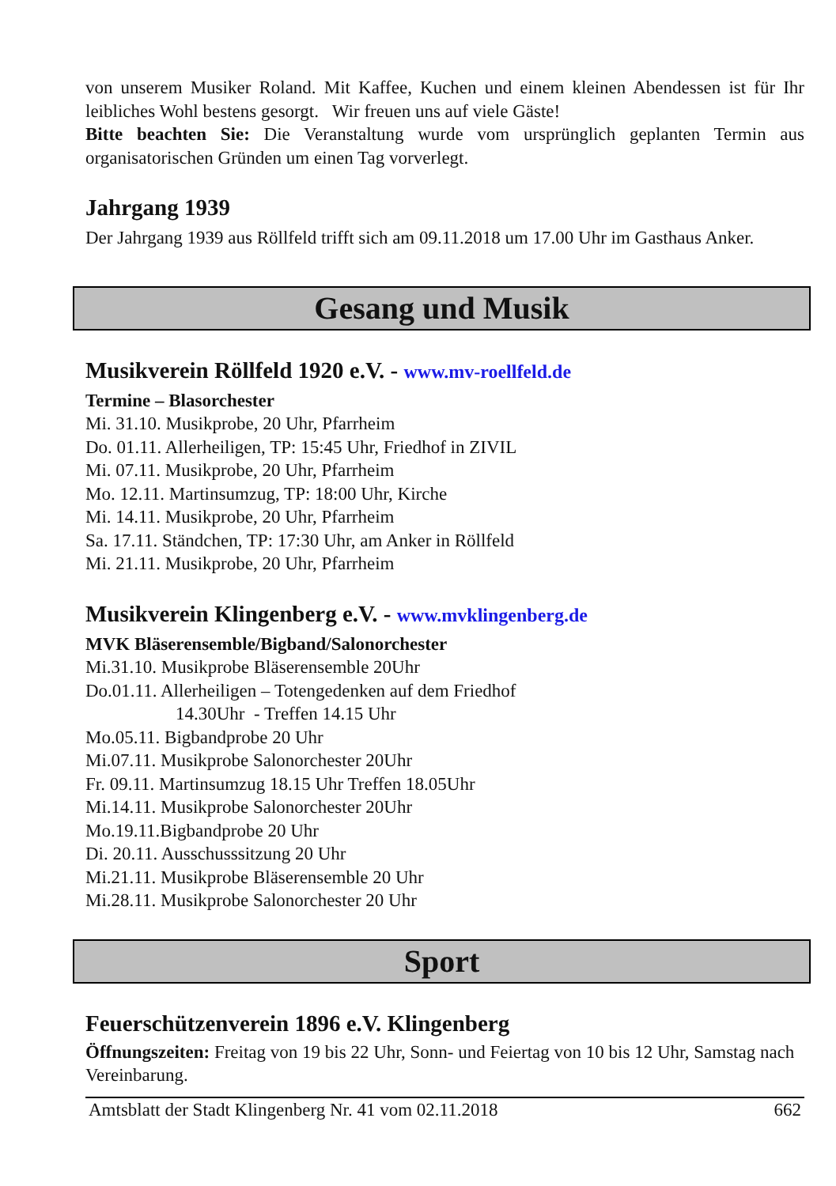von unserem Musiker Roland. Mit Kaffee, Kuchen und einem kleinen Abendessen ist für Ihr leibliches Wohl bestens gesorgt. Wir freuen uns auf viele Gäste!
Bitte beachten Sie: Die Veranstaltung wurde vom ursprünglich geplanten Termin aus organisatorischen Gründen um einen Tag vorverlegt.
Jahrgang 1939
Der Jahrgang 1939 aus Röllfeld trifft sich am 09.11.2018 um 17.00 Uhr im Gasthaus Anker.
Gesang und Musik
Musikverein Röllfeld 1920 e.V. - www.mv-roellfeld.de
Termine – Blasorchester
Mi. 31.10. Musikprobe, 20 Uhr, Pfarrheim
Do. 01.11. Allerheiligen, TP: 15:45 Uhr, Friedhof in ZIVIL
Mi. 07.11. Musikprobe, 20 Uhr, Pfarrheim
Mo. 12.11. Martinsumzug, TP: 18:00 Uhr, Kirche
Mi. 14.11. Musikprobe, 20 Uhr, Pfarrheim
Sa. 17.11. Ständchen, TP: 17:30 Uhr, am Anker in Röllfeld
Mi. 21.11. Musikprobe, 20 Uhr, Pfarrheim
Musikverein Klingenberg e.V. - www.mvklingenberg.de
MVK Bläserensemble/Bigband/Salonorchester
Mi.31.10. Musikprobe Bläserensemble 20Uhr
Do.01.11. Allerheiligen – Totengedenken auf dem Friedhof
14.30Uhr - Treffen 14.15 Uhr
Mo.05.11. Bigbandprobe 20 Uhr
Mi.07.11. Musikprobe Salonorchester 20Uhr
Fr. 09.11. Martinsumzug 18.15 Uhr Treffen 18.05Uhr
Mi.14.11. Musikprobe Salonorchester 20Uhr
Mo.19.11.Bigbandprobe 20 Uhr
Di. 20.11. Ausschusssitzung 20 Uhr
Mi.21.11. Musikprobe Bläserensemble 20 Uhr
Mi.28.11. Musikprobe Salonorchester 20 Uhr
Sport
Feuerschützenverein 1896 e.V. Klingenberg
Öffnungszeiten: Freitag von 19 bis 22 Uhr, Sonn- und Feiertag von 10 bis 12 Uhr, Samstag nach Vereinbarung.
Amtsblatt der Stadt Klingenberg Nr. 41 vom 02.11.2018 662